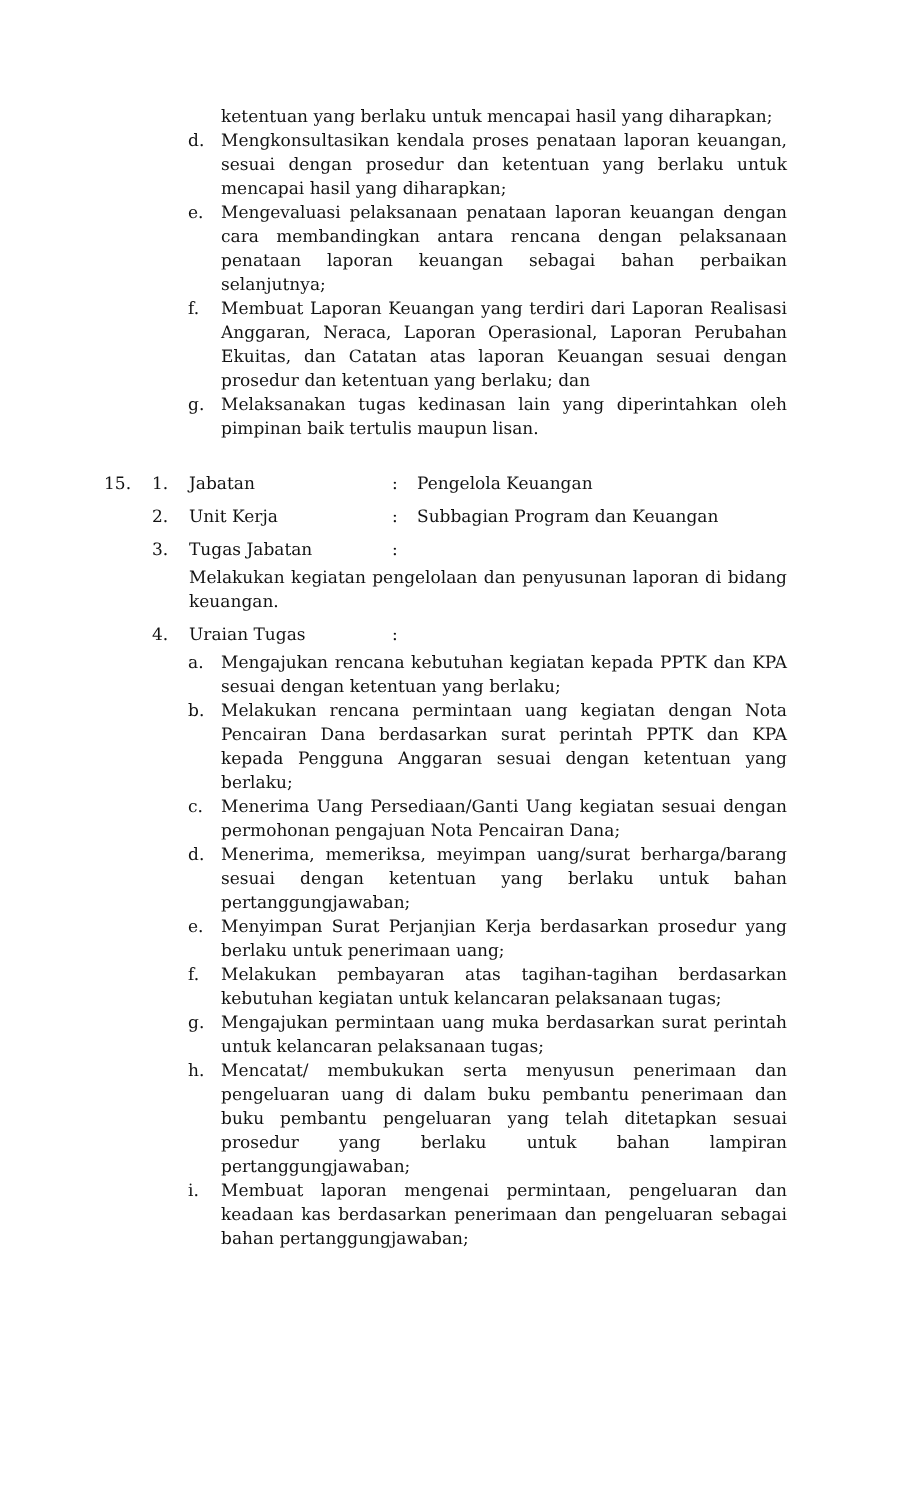ketentuan yang berlaku untuk mencapai hasil yang diharapkan;
d. Mengkonsultasikan kendala proses penataan laporan keuangan, sesuai dengan prosedur dan ketentuan yang berlaku untuk mencapai hasil yang diharapkan;
e. Mengevaluasi pelaksanaan penataan laporan keuangan dengan cara membandingkan antara rencana dengan pelaksanaan penataan laporan keuangan sebagai bahan perbaikan selanjutnya;
f. Membuat Laporan Keuangan yang terdiri dari Laporan Realisasi Anggaran, Neraca, Laporan Operasional, Laporan Perubahan Ekuitas, dan Catatan atas laporan Keuangan sesuai dengan prosedur dan ketentuan yang berlaku; dan
g. Melaksanakan tugas kedinasan lain yang diperintahkan oleh pimpinan baik tertulis maupun lisan.
15. 1. Jabatan : Pengelola Keuangan
2. Unit Kerja : Subbagian Program dan Keuangan
3. Tugas Jabatan :
Melakukan kegiatan pengelolaan dan penyusunan laporan di bidang keuangan.
4. Uraian Tugas :
a. Mengajukan rencana kebutuhan kegiatan kepada PPTK dan KPA sesuai dengan ketentuan yang berlaku;
b. Melakukan rencana permintaan uang kegiatan dengan Nota Pencairan Dana berdasarkan surat perintah PPTK dan KPA kepada Pengguna Anggaran sesuai dengan ketentuan yang berlaku;
c. Menerima Uang Persediaan/Ganti Uang kegiatan sesuai dengan permohonan pengajuan Nota Pencairan Dana;
d. Menerima, memeriksa, meyimpan uang/surat berharga/barang sesuai dengan ketentuan yang berlaku untuk bahan pertanggungjawaban;
e. Menyimpan Surat Perjanjian Kerja berdasarkan prosedur yang berlaku untuk penerimaan uang;
f. Melakukan pembayaran atas tagihan-tagihan berdasarkan kebutuhan kegiatan untuk kelancaran pelaksanaan tugas;
g. Mengajukan permintaan uang muka berdasarkan surat perintah untuk kelancaran pelaksanaan tugas;
h. Mencatat/ membukukan serta menyusun penerimaan dan pengeluaran uang di dalam buku pembantu penerimaan dan buku pembantu pengeluaran yang telah ditetapkan sesuai prosedur yang berlaku untuk bahan lampiran pertanggungjawaban;
i. Membuat laporan mengenai permintaan, pengeluaran dan keadaan kas berdasarkan penerimaan dan pengeluaran sebagai bahan pertanggungjawaban;